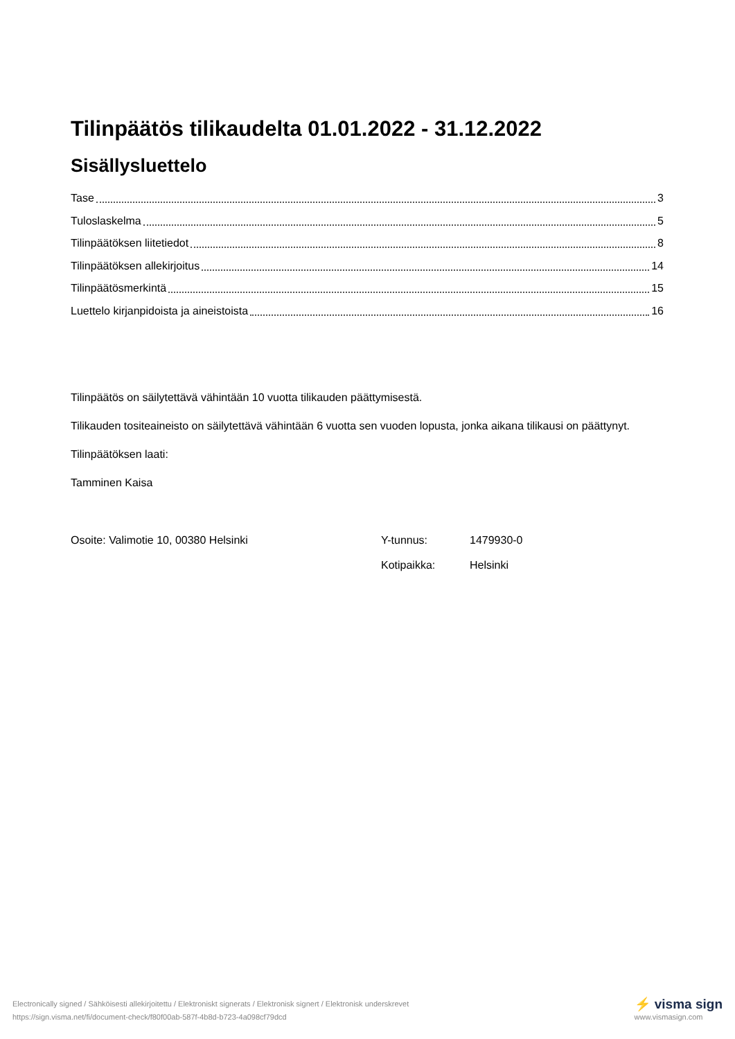Tilinpäätös tilikaudelta 01.01.2022 - 31.12.2022
Sisällysluettelo
Tase 3
Tuloslaskelma 5
Tilinpäätöksen liitetiedot 8
Tilinpäätöksen allekirjoitus 14
Tilinpäätösmerkintä 15
Luettelo kirjanpidoista ja aineistoista 16
Tilinpäätös on säilytettävä vähintään 10 vuotta tilikauden päättymisestä.
Tilikauden tositeaineisto on säilytettävä vähintään 6 vuotta sen vuoden lopusta, jonka aikana tilikausi on päättynyt.
Tilinpäätöksen laati:
Tamminen Kaisa
Osoite: Valimotie 10, 00380 Helsinki
| Y-tunnus: | 1479930-0 |
| Kotipaikka: | Helsinki |
Electronically signed / Sähköisesti allekirjoitettu / Elektroniskt signerats / Elektronisk signert / Elektronisk underskrevet
https://sign.visma.net/fi/document-check/f80f00ab-587f-4b8d-b723-4a098cf79dcd
⚡ visma sign
www.vismasign.com